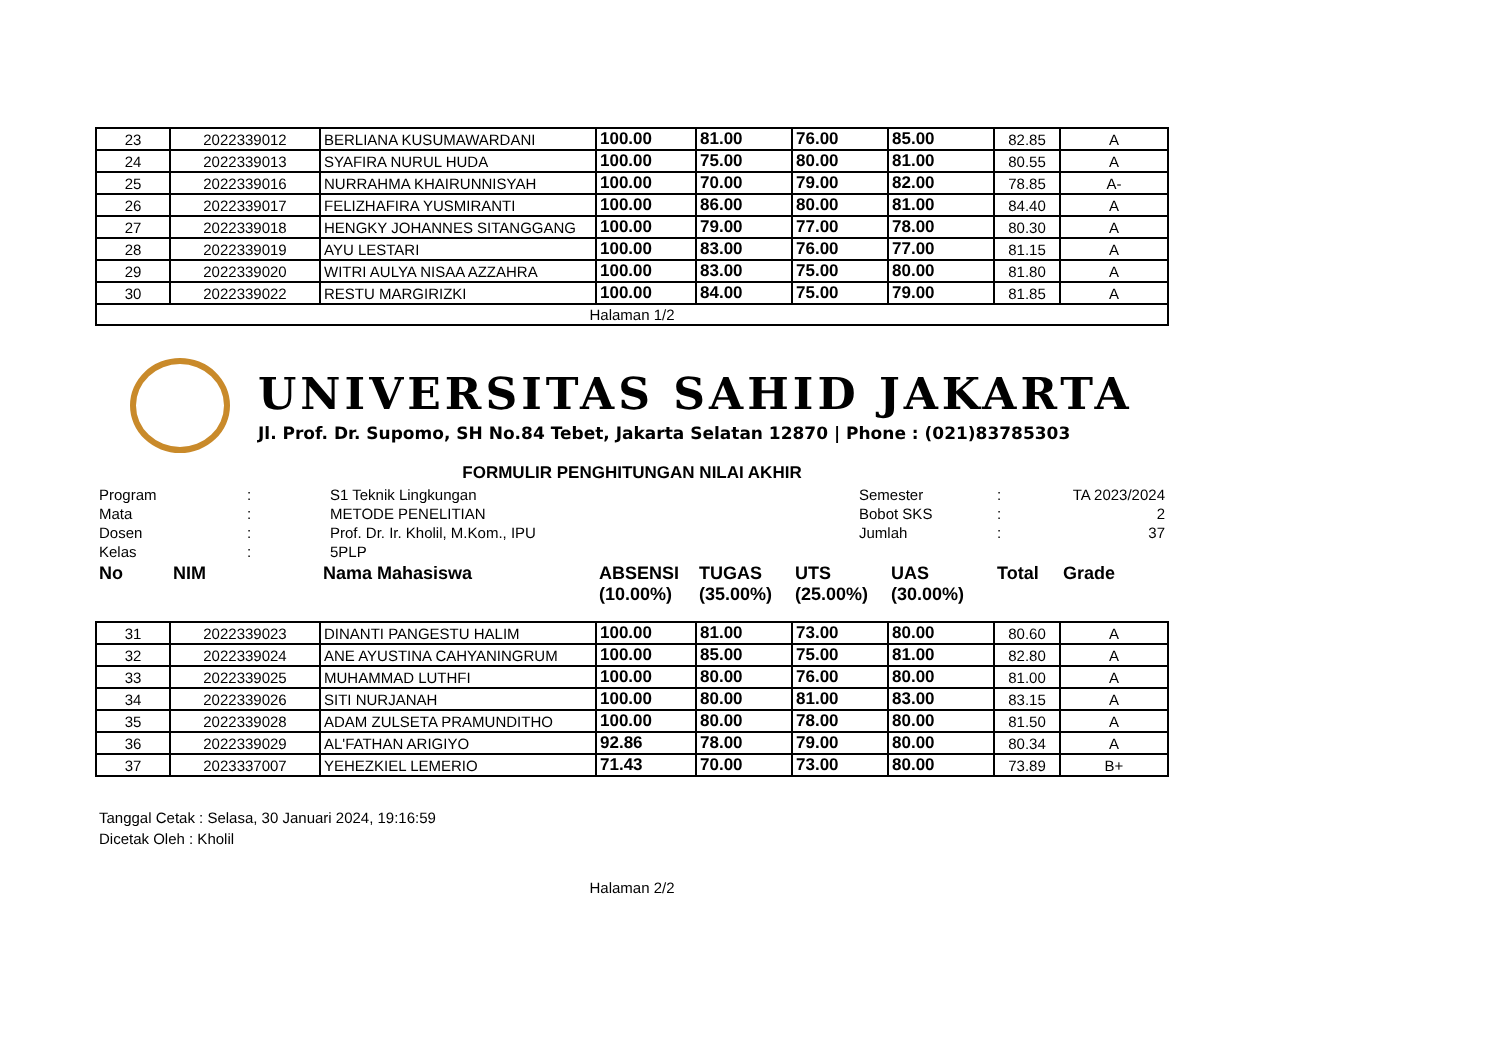| 23 | 2022339012 | BERLIANA KUSUMAWARDANI | 100.00 | 81.00 | 76.00 | 85.00 | 82.85 | A |
| 24 | 2022339013 | SYAFIRA NURUL HUDA | 100.00 | 75.00 | 80.00 | 81.00 | 80.55 | A |
| 25 | 2022339016 | NURRAHMA KHAIRUNNISYAH | 100.00 | 70.00 | 79.00 | 82.00 | 78.85 | A- |
| 26 | 2022339017 | FELIZHAFIRA YUSMIRANTI | 100.00 | 86.00 | 80.00 | 81.00 | 84.40 | A |
| 27 | 2022339018 | HENGKY JOHANNES SITANGGANG | 100.00 | 79.00 | 77.00 | 78.00 | 80.30 | A |
| 28 | 2022339019 | AYU LESTARI | 100.00 | 83.00 | 76.00 | 77.00 | 81.15 | A |
| 29 | 2022339020 | WITRI AULYA NISAA AZZAHRA | 100.00 | 83.00 | 75.00 | 80.00 | 81.80 | A |
| 30 | 2022339022 | RESTU MARGIRIZKI | 100.00 | 84.00 | 75.00 | 79.00 | 81.85 | A |
| Halaman 1/2 | | | | | | | | |
UNIVERSITAS SAHID JAKARTA
Jl. Prof. Dr. Supomo, SH No.84 Tebet, Jakarta Selatan 12870 | Phone : (021)83785303
FORMULIR PENGHITUNGAN NILAI AKHIR
| Program | : | S1 Teknik Lingkungan | Semester | : | TA 2023/2024 |
| Mata | : | METODE PENELITIAN | Bobot SKS | : | 2 |
| Dosen | : | Prof. Dr. Ir. Kholil, M.Kom., IPU | Jumlah | : | 37 |
| Kelas | : | 5PLP | | | |
| No | NIM | Nama Mahasiswa | ABSENSI (10.00%) | TUGAS (35.00%) | UTS (25.00%) | UAS (30.00%) | Total | Grade |
| 31 | 2022339023 | DINANTI PANGESTU HALIM | 100.00 | 81.00 | 73.00 | 80.00 | 80.60 | A |
| 32 | 2022339024 | ANE AYUSTINA CAHYANINGRUM | 100.00 | 85.00 | 75.00 | 81.00 | 82.80 | A |
| 33 | 2022339025 | MUHAMMAD LUTHFI | 100.00 | 80.00 | 76.00 | 80.00 | 81.00 | A |
| 34 | 2022339026 | SITI NURJANAH | 100.00 | 80.00 | 81.00 | 83.00 | 83.15 | A |
| 35 | 2022339028 | ADAM ZULSETA PRAMUNDITHO | 100.00 | 80.00 | 78.00 | 80.00 | 81.50 | A |
| 36 | 2022339029 | AL'FATHAN ARIGIYO | 92.86 | 78.00 | 79.00 | 80.00 | 80.34 | A |
| 37 | 2023337007 | YEHEZKIEL LEMERIO | 71.43 | 70.00 | 73.00 | 80.00 | 73.89 | B+ |
Tanggal Cetak : Selasa, 30 Januari 2024, 19:16:59
Dicetak Oleh : Kholil
Halaman 2/2